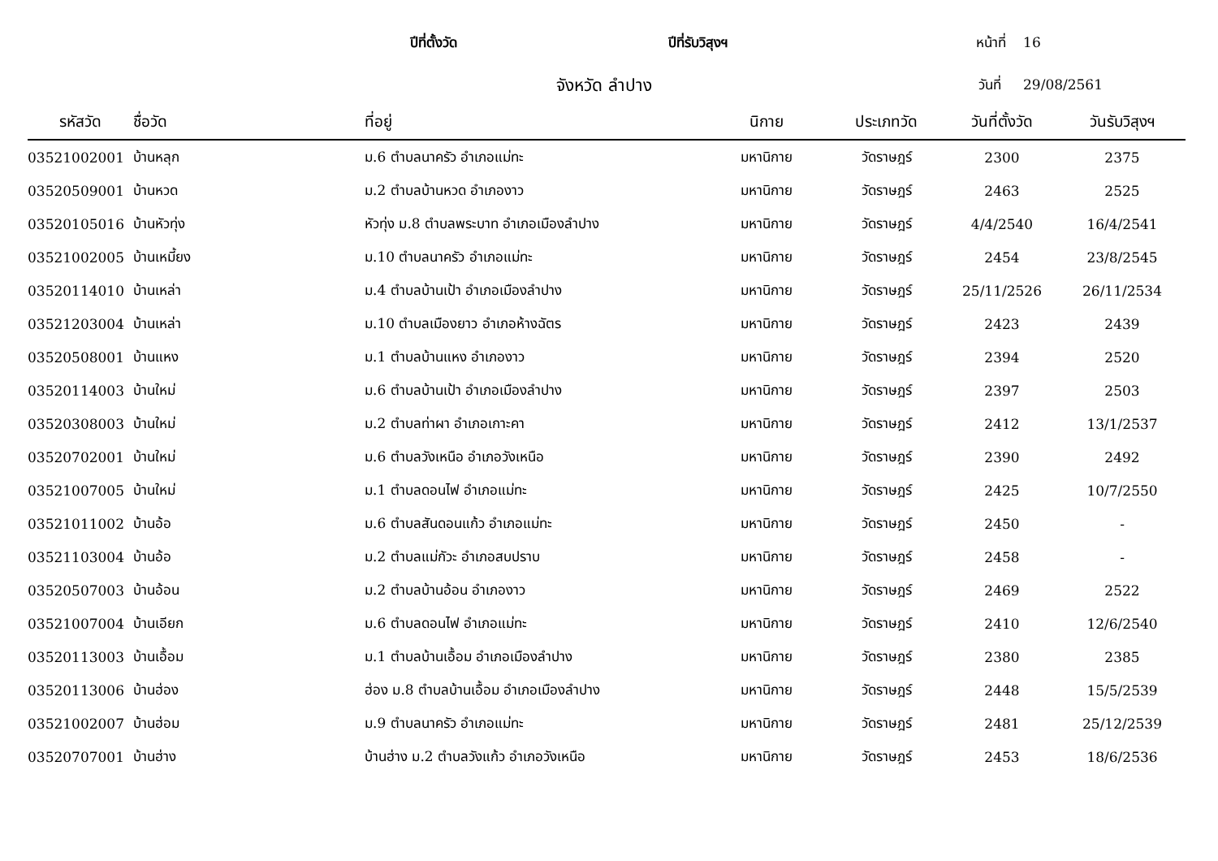ปีที่ตั้งวัด ปีที่รับวิสุงฯ หน้าที่ 16
จังหวัด ลำปาง
วันที่ 29/08/2561
| รหัสวัด | ชื่อวัด | ที่อยู่ | นิกาย | ประเภทวัด | วันที่ตั้งวัด | วันรับวิสุงฯ |
| --- | --- | --- | --- | --- | --- | --- |
| 03521002001 | บ้านหลุก | ม.6 ตำบลนาครัว อำเภอแม่ทะ | มหานิกาย | วัดราษฎร์ | 2300 | 2375 |
| 03520509001 | บ้านหวด | ม.2 ตำบลบ้านหวด อำเภองาว | มหานิกาย | วัดราษฎร์ | 2463 | 2525 |
| 03520105016 | บ้านหัวทุ่ง | หัวทุ่ง ม.8 ตำบลพระบาท อำเภอเมืองลำปาง | มหานิกาย | วัดราษฎร์ | 4/4/2540 | 16/4/2541 |
| 03521002005 | บ้านเหมี้ยง | ม.10 ตำบลนาครัว อำเภอแม่ทะ | มหานิกาย | วัดราษฎร์ | 2454 | 23/8/2545 |
| 03520114010 | บ้านเหล่า | ม.4 ตำบลบ้านเป้า อำเภอเมืองลำปาง | มหานิกาย | วัดราษฎร์ | 25/11/2526 | 26/11/2534 |
| 03521203004 | บ้านเหล่า | ม.10 ตำบลเมืองยาว อำเภอห้างฉัตร | มหานิกาย | วัดราษฎร์ | 2423 | 2439 |
| 03520508001 | บ้านแหง | ม.1 ตำบลบ้านแหง อำเภองาว | มหานิกาย | วัดราษฎร์ | 2394 | 2520 |
| 03520114003 | บ้านใหม่ | ม.6 ตำบลบ้านเป้า อำเภอเมืองลำปาง | มหานิกาย | วัดราษฎร์ | 2397 | 2503 |
| 03520308003 | บ้านใหม่ | ม.2 ตำบลท่าผา อำเภอเกาะคา | มหานิกาย | วัดราษฎร์ | 2412 | 13/1/2537 |
| 03520702001 | บ้านใหม่ | ม.6 ตำบลวังเหนือ อำเภอวังเหนือ | มหานิกาย | วัดราษฎร์ | 2390 | 2492 |
| 03521007005 | บ้านใหม่ | ม.1 ตำบลดอนไฟ อำเภอแม่ทะ | มหานิกาย | วัดราษฎร์ | 2425 | 10/7/2550 |
| 03521011002 | บ้านอ้อ | ม.6 ตำบลสันดอนแก้ว อำเภอแม่ทะ | มหานิกาย | วัดราษฎร์ | 2450 | - |
| 03521103004 | บ้านอ้อ | ม.2 ตำบลแม่กัวะ อำเภอสบปราบ | มหานิกาย | วัดราษฎร์ | 2458 | - |
| 03520507003 | บ้านอ้อน | ม.2 ตำบลบ้านอ้อน อำเภองาว | มหานิกาย | วัดราษฎร์ | 2469 | 2522 |
| 03521007004 | บ้านเอียก | ม.6 ตำบลดอนไฟ อำเภอแม่ทะ | มหานิกาย | วัดราษฎร์ | 2410 | 12/6/2540 |
| 03520113003 | บ้านเอื้อม | ม.1 ตำบลบ้านเอื้อม อำเภอเมืองลำปาง | มหานิกาย | วัดราษฎร์ | 2380 | 2385 |
| 03520113006 | บ้านฮ่อง | ฮ่อง ม.8 ตำบลบ้านเอื้อม อำเภอเมืองลำปาง | มหานิกาย | วัดราษฎร์ | 2448 | 15/5/2539 |
| 03521002007 | บ้านฮ่อม | ม.9 ตำบลนาครัว อำเภอแม่ทะ | มหานิกาย | วัดราษฎร์ | 2481 | 25/12/2539 |
| 03520707001 | บ้านฮ่าง | บ้านฮ่าง ม.2 ตำบลวังแก้ว อำเภอวังเหนือ | มหานิกาย | วัดราษฎร์ | 2453 | 18/6/2536 |